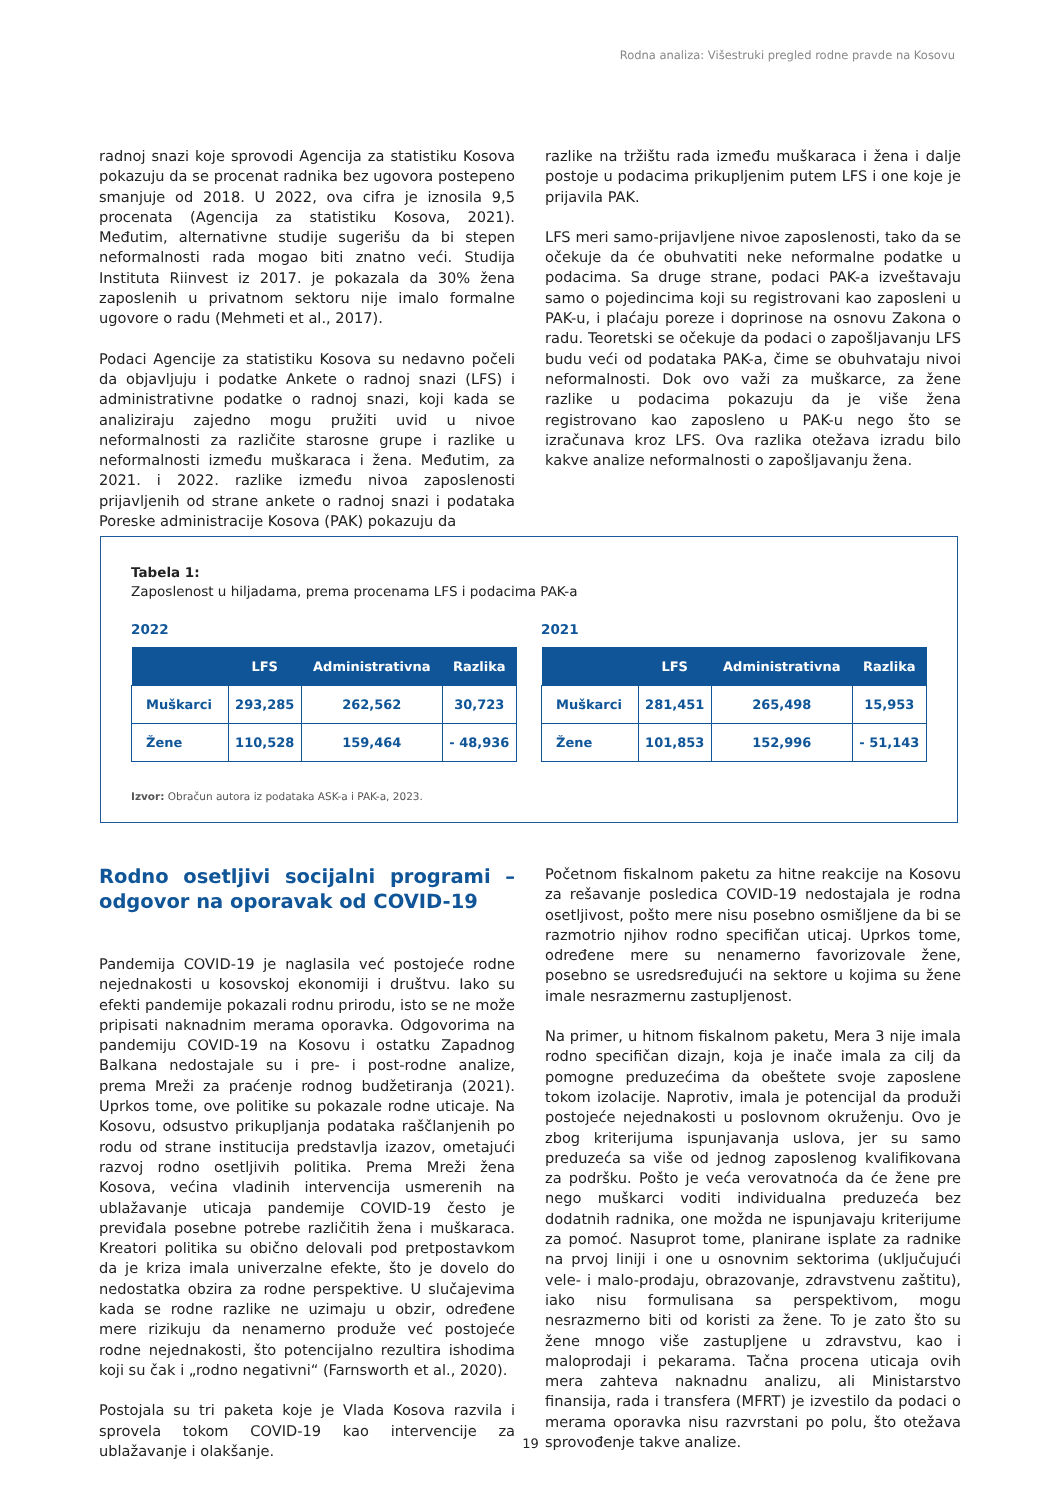Rodna analiza: Višestruki pregled rodne pravde na Kosovu
radnoj snazi koje sprovodi Agencija za statistiku Kosova pokazuju da se procenat radnika bez ugovora postepeno smanjuje od 2018. U 2022, ova cifra je iznosila 9,5 procenata (Agencija za statistiku Kosova, 2021). Međutim, alternativne studije sugerišu da bi stepen neformalnosti rada mogao biti znatno veći. Studija Instituta Riinvest iz 2017. je pokazala da 30% žena zaposlenih u privatnom sektoru nije imalo formalne ugovore o radu (Mehmeti et al., 2017).
Podaci Agencije za statistiku Kosova su nedavno počeli da objavljuju i podatke Ankete o radnoj snazi (LFS) i administrativne podatke o radnoj snazi, koji kada se analiziraju zajedno mogu pružiti uvid u nivoe neformalnosti za različite starosne grupe i razlike u neformalnosti između muškaraca i žena. Međutim, za 2021. i 2022. razlike između nivoa zaposlenosti prijavljenih od strane ankete o radnoj snazi i podataka Poreske administracije Kosova (PAK) pokazuju da
razlike na tržištu rada između muškaraca i žena i dalje postoje u podacima prikupljenim putem LFS i one koje je prijavila PAK.
LFS meri samo-prijavljene nivoe zaposlenosti, tako da se očekuje da će obuhvatiti neke neformalne podatke u podacima. Sa druge strane, podaci PAK-a izveštavaju samo o pojedincima koji su registrovani kao zaposleni u PAK-u, i plaćaju poreze i doprinose na osnovu Zakona o radu. Teoretski se očekuje da podaci o zapošljavanju LFS budu veći od podataka PAK-a, čime se obuhvataju nivoi neformalnosti. Dok ovo važi za muškarce, za žene razlike u podacima pokazuju da je više žena registrovano kao zaposleno u PAK-u nego što se izračunava kroz LFS. Ova razlika otežava izradu bilo kakve analize neformalnosti o zapošljavanju žena.
Tabela 1:
Zaposlenost u hiljadama, prema procenama LFS i podacima PAK-a
2022
| | LFS | Administrativna | Razlika |
| --- | --- | --- | --- |
| Muškarci | 293,285 | 262,562 | 30,723 |
| Žene | 110,528 | 159,464 | - 48,936 |
2021
| | LFS | Administrativna | Razlika |
| --- | --- | --- | --- |
| Muškarci | 281,451 | 265,498 | 15,953 |
| Žene | 101,853 | 152,996 | - 51,143 |
Izvor: Obračun autora iz podataka ASK-a i PAK-a, 2023.
Rodno osetljivi socijalni programi – odgovor na oporavak od COVID-19
Pandemija COVID-19 je naglasila već postojeće rodne nejednakosti u kosovskoj ekonomiji i društvu. Iako su efekti pandemije pokazali rodnu prirodu, isto se ne može pripisati naknadnim merama oporavka. Odgovorima na pandemiju COVID-19 na Kosovu i ostatku Zapadnog Balkana nedostajale su i pre- i post-rodne analize, prema Mreži za praćenje rodnog budžetiranja (2021). Uprkos tome, ove politike su pokazale rodne uticaje. Na Kosovu, odsustvo prikupljanja podataka raščlanjenih po rodu od strane institucija predstavlja izazov, ometajući razvoj rodno osetljivih politika. Prema Mreži žena Kosova, većina vladinih intervencija usmerenih na ublažavanje uticaja pandemije COVID-19 često je previđala posebne potrebe različitih žena i muškaraca. Kreatori politika su obično delovali pod pretpostavkom da je kriza imala univerzalne efekte, što je dovelo do nedostatka obzira za rodne perspektive. U slučajevima kada se rodne razlike ne uzimaju u obzir, određene mere rizikuju da nenamerno produže već postojeće rodne nejednakosti, što potencijalno rezultira ishodima koji su čak i „rodno negativni“ (Farnsworth et al., 2020).
Postojala su tri paketa koje je Vlada Kosova razvila i sprovela tokom COVID-19 kao intervencije za ublažavanje i olakšanje.
Početnom fiskalnom paketu za hitne reakcije na Kosovu za rešavanje posledica COVID-19 nedostajala je rodna osetljivost, pošto mere nisu posebno osmišljene da bi se razmotrio njihov rodno specifičan uticaj. Uprkos tome, određene mere su nenamerno favorizovale žene, posebno se usredsređujući na sektore u kojima su žene imale nesrazmernu zastupljenost.
Na primer, u hitnom fiskalnom paketu, Mera 3 nije imala rodno specifičan dizajn, koja je inače imala za cilj da pomogne preduzećima da obeštete svoje zaposlene tokom izolacije. Naprotiv, imala je potencijal da produži postojeće nejednakosti u poslovnom okruženju. Ovo je zbog kriterijuma ispunjavanja uslova, jer su samo preduzeća sa više od jednog zaposlenog kvalifikovana za podršku. Pošto je veća verovatnoća da će žene pre nego muškarci voditi individualna preduzeća bez dodatnih radnika, one možda ne ispunjavaju kriterijume za pomoć. Nasuprot tome, planirane isplate za radnike na prvoj liniji i one u osnovnim sektorima (uključujući vele- i malo-prodaju, obrazovanje, zdravstvenu zaštitu), iako nisu formulisana sa perspektivom, mogu nesrazmerno biti od koristi za žene. To je zato što su žene mnogo više zastupljene u zdravstvu, kao i maloprodaji i pekarama. Tačna procena uticaja ovih mera zahteva naknadnu analizu, ali Ministarstvo finansija, rada i transfera (MFRT) je izvestilo da podaci o merama oporavka nisu razvrstani po polu, što otežava sprovođenje takve analize.
19